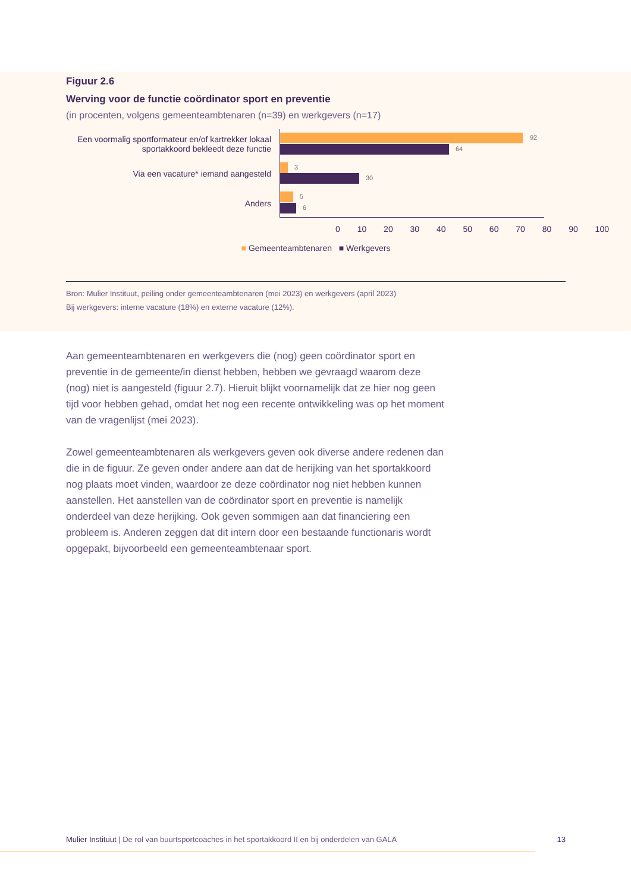Figuur 2.6
Werving voor de functie coördinator sport en preventie
(in procenten, volgens gemeenteambtenaren (n=39) en werkgevers (n=17)
Een voormalig sportformateur en/of kartrekker lokaal sportakkoord bekleedt deze functie
Via een vacature* iemand aangesteld
Anders
92
64
3
30
5
6
0 10 20 30 40 50 60 70 80 90 100
■ Gemeenteambtenaren ■ Werkgevers
Bron: Mulier Instituut, peiling onder gemeenteambtenaren (mei 2023) en werkgevers (april 2023)
Bij werkgevers: interne vacature (18%) en externe vacature (12%).
Aan gemeenteambtenaren en werkgevers die (nog) geen coördinator sport en preventie in de gemeente/in dienst hebben, hebben we gevraagd waarom deze (nog) niet is aangesteld (figuur 2.7). Hieruit blijkt voornamelijk dat ze hier nog geen tijd voor hebben gehad, omdat het nog een recente ontwikkeling was op het moment van de vragenlijst (mei 2023).
Zowel gemeenteambtenaren als werkgevers geven ook diverse andere redenen dan die in de figuur. Ze geven onder andere aan dat de herijking van het sportakkoord nog plaats moet vinden, waardoor ze deze coördinator nog niet hebben kunnen aanstellen. Het aanstellen van de coördinator sport en preventie is namelijk onderdeel van deze herijking. Ook geven sommigen aan dat financiering een probleem is. Anderen zeggen dat dit intern door een bestaande functionaris wordt opgepakt, bijvoorbeeld een gemeenteambtenaar sport.
Mulier Instituut | De rol van buurtsportcoaches in het sportakkoord II en bij onderdelen van GALA 13